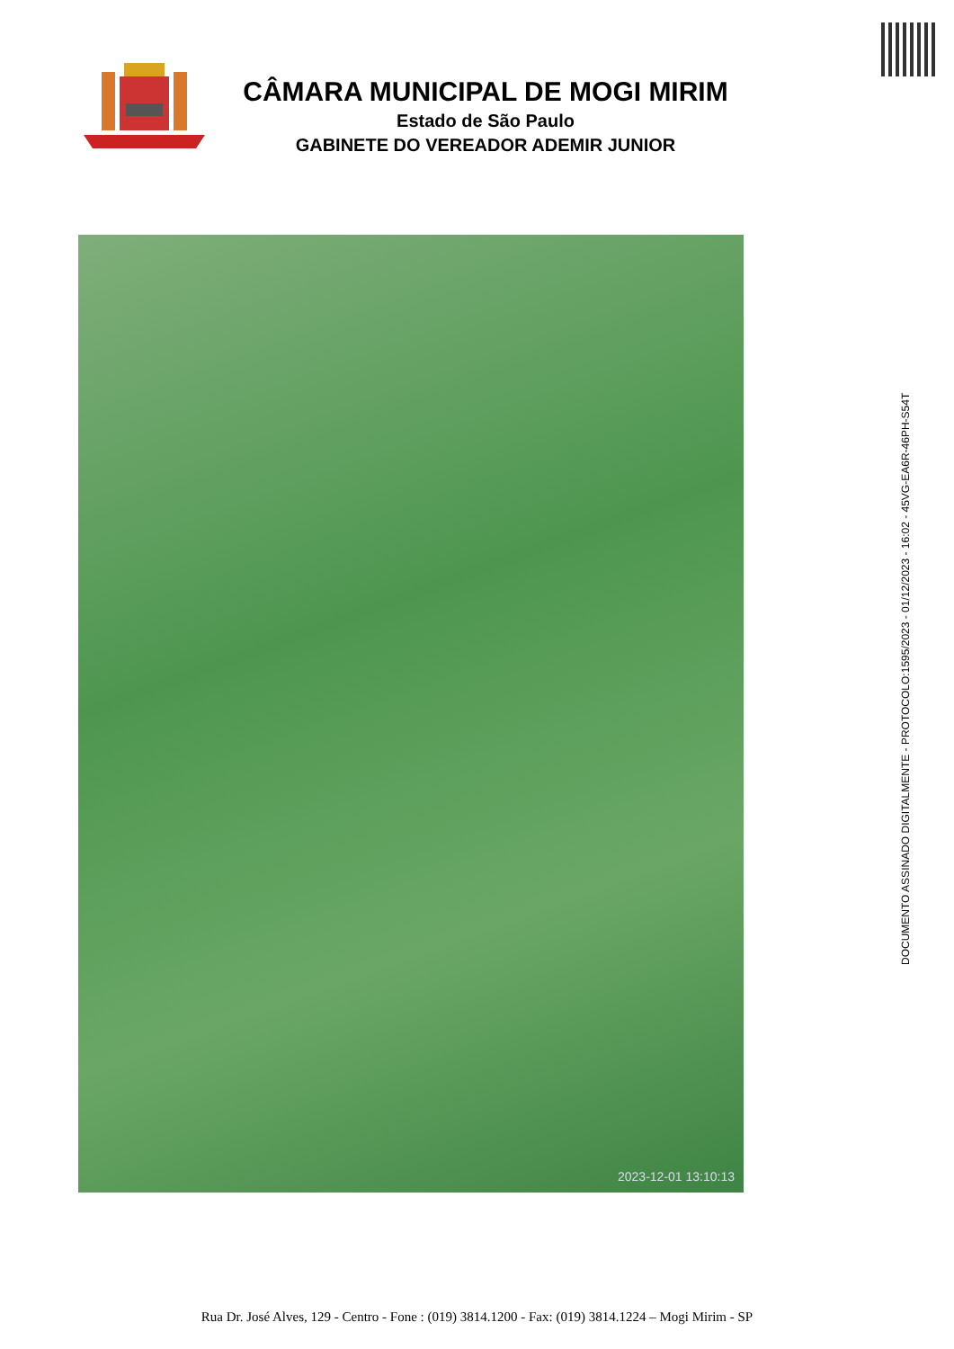CÂMARA MUNICIPAL DE MOGI MIRIM
Estado de São Paulo
GABINETE DO VEREADOR ADEMIR JUNIOR
2023-12-01 13:10:13
DOCUMENTO ASSINADO DIGITALMENTE - PROTOCOLO:1595/2023 - 01/12/2023 - 16:02 - 45VG-EA6R-46PH-S54T
Rua Dr. José Alves, 129 - Centro - Fone : (019) 3814.1200 - Fax: (019) 3814.1224 – Mogi Mirim - SP